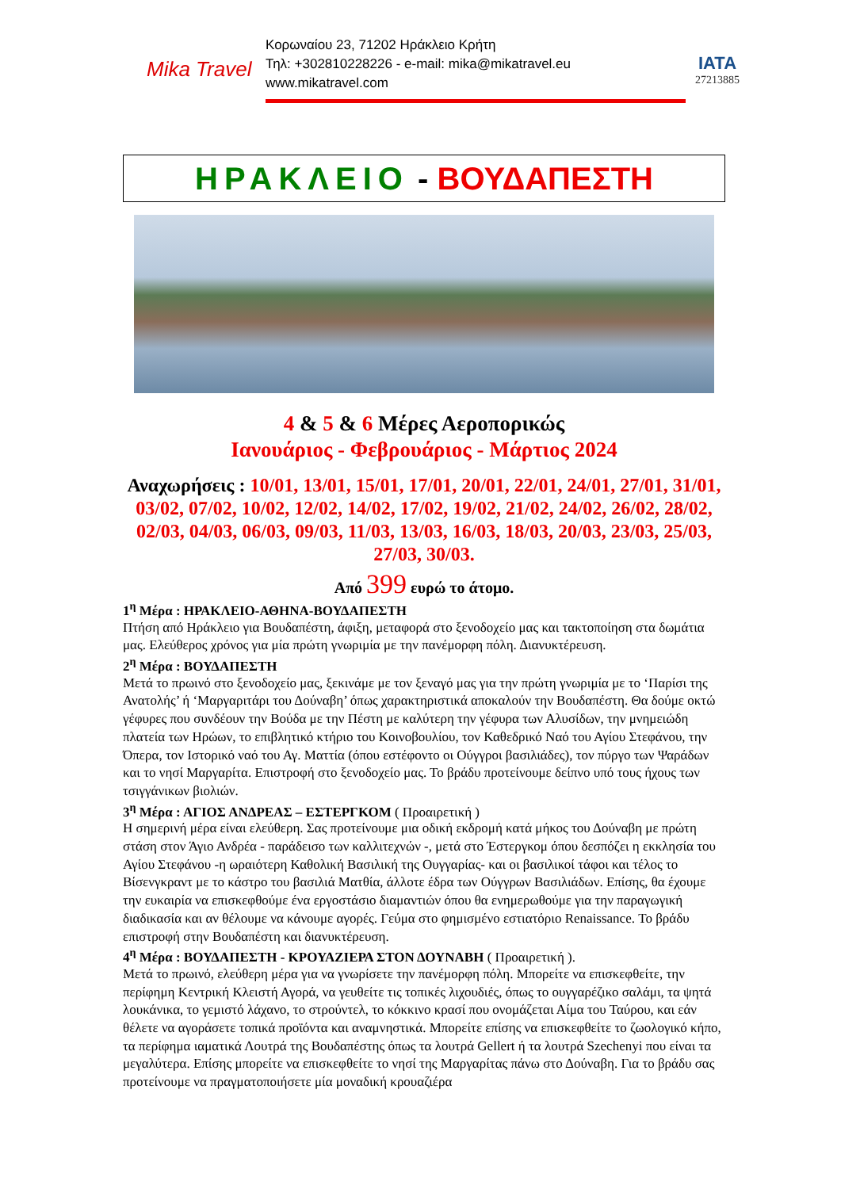Mika Travel
Κορωναίου 23, 71202 Ηράκλειο Κρήτη
Τηλ: +302810228226 - e-mail: mika@mikatravel.eu
www.mikatravel.com
IATA
27213885
ΗΡΑΚΛΕΙΟ - ΒΟΥΔΑΠΕΣΤΗ
4 & 5 & 6 Μέρες Αεροπορικώς
Ιανουάριος - Φεβρουάριος - Μάρτιος 2024
Αναχωρήσεις : 10/01, 13/01, 15/01, 17/01, 20/01, 22/01, 24/01, 27/01, 31/01, 03/02, 07/02, 10/02, 12/02, 14/02, 17/02, 19/02, 21/02, 24/02, 26/02, 28/02, 02/03, 04/03, 06/03, 09/03, 11/03, 13/03, 16/03, 18/03, 20/03, 23/03, 25/03, 27/03, 30/03.
Από 399 ευρώ το άτομο.
1<sup>η</sup> Μέρα : ΗΡΑΚΛΕΙΟ-ΑΘΗΝΑ-ΒΟΥΔΑΠΕΣΤΗ
Πτήση από Ηράκλειο για Βουδαπέστη, άφιξη, μεταφορά στο ξενοδοχείο μας και τακτοποίηση στα δωμάτια μας. Ελεύθερος χρόνος για μία πρώτη γνωριμία με την πανέμορφη πόλη. Διανυκτέρευση.
2<sup>η</sup> Μέρα : ΒΟΥΔΑΠΕΣΤΗ
Μετά το πρωινό στο ξενοδοχείο μας, ξεκινάμε με τον ξεναγό μας για την πρώτη γνωριμία με το ‘Παρίσι της Ανατολής’ ή ‘Μαργαριτάρι του Δούναβη’ όπως χαρακτηριστικά αποκαλούν την Βουδαπέστη. Θα δούμε οκτώ γέφυρες που συνδέουν την Βούδα με την Πέστη με καλύτερη την γέφυρα των Αλυσίδων, την μνημειώδη πλατεία των Ηρώων, το επιβλητικό κτήριο του Κοινοβουλίου, τον Καθεδρικό Ναό του Αγίου Στεφάνου, την Όπερα, τον Ιστορικό ναό του Αγ. Ματτία (όπου εστέφοντο οι Ούγγροι βασιλιάδες), τον πύργο των Ψαράδων και το νησί Μαργαρίτα. Επιστροφή στο ξενοδοχείο μας. Το βράδυ προτείνουμε δείπνο υπό τους ήχους των τσιγγάνικων βιολιών.
3<sup>η</sup> Μέρα : ΑΓΙΟΣ ΑΝΔΡΕΑΣ – ΕΣΤΕΡΓΚΟΜ ( Προαιρετική )
Η σημερινή μέρα είναι ελεύθερη. Σας προτείνουμε μια οδική εκδρομή κατά μήκος του Δούναβη με πρώτη στάση στον Άγιο Ανδρέα - παράδεισο των καλλιτεχνών -, μετά στο Έστεργκομ όπου δεσπόζει η εκκλησία του Αγίου Στεφάνου -η ωραιότερη Καθολική Βασιλική της Ουγγαρίας- και οι βασιλικοί τάφοι και τέλος το Βίσενγκραντ με το κάστρο του βασιλιά Ματθία, άλλοτε έδρα των Ούγγρων Βασιλιάδων. Επίσης, θα έχουμε την ευκαιρία να επισκεφθούμε ένα εργοστάσιο διαμαντιών όπου θα ενημερωθούμε για την παραγωγική διαδικασία και αν θέλουμε να κάνουμε αγορές. Γεύμα στο φημισμένο εστιατόριο Renaissance. Το βράδυ επιστροφή στην Βουδαπέστη και διανυκτέρευση.
4<sup>η</sup> Μέρα : ΒΟΥΔΑΠΕΣΤΗ - ΚΡΟΥΑΖΙΕΡΑ ΣΤΟΝ ΔΟΥΝΑΒΗ ( Προαιρετική ).
Μετά το πρωινό, ελεύθερη μέρα για να γνωρίσετε την πανέμορφη πόλη. Μπορείτε να επισκεφθείτε, την περίφημη Κεντρική Κλειστή Αγορά, να γευθείτε τις τοπικές λιχουδιές, όπως το ουγγαρέζικο σαλάμι, τα ψητά λουκάνικα, το γεμιστό λάχανο, το στρούντελ, το κόκκινο κρασί που ονομάζεται Αίμα του Ταύρου, και εάν θέλετε να αγοράσετε τοπικά προϊόντα και αναμνηστικά. Μπορείτε επίσης να επισκεφθείτε το ζωολογικό κήπο, τα περίφημα ιαματικά Λουτρά της Βουδαπέστης όπως τα λουτρά Gellert ή τα λουτρά Szechenyi που είναι τα μεγαλύτερα. Επίσης μπορείτε να επισκεφθείτε το νησί της Μαργαρίτας πάνω στο Δούναβη. Για το βράδυ σας προτείνουμε να πραγματοποιήσετε μία μοναδική κρουαζιέρα